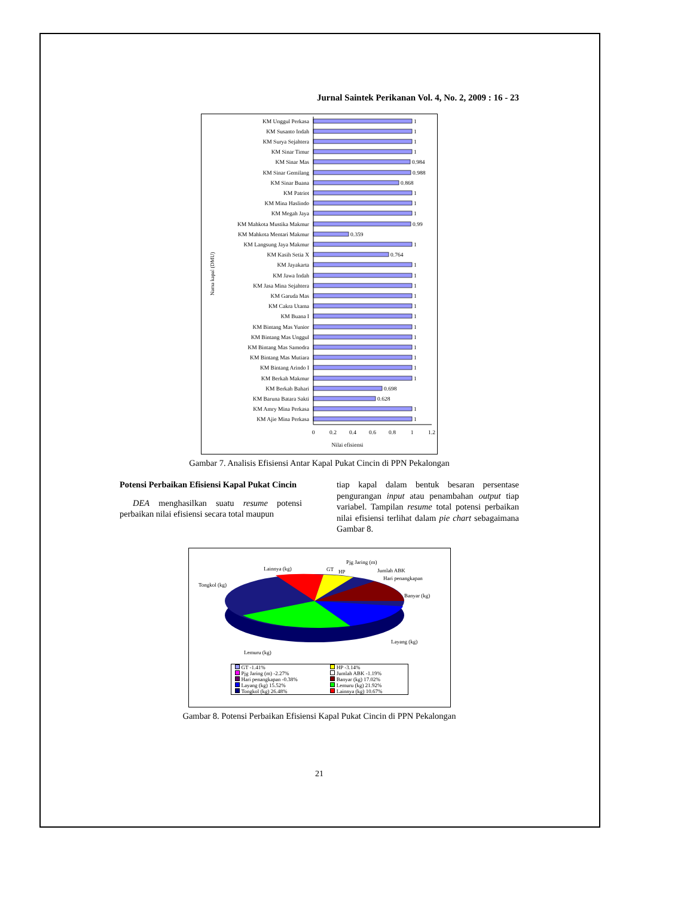Jurnal Saintek Perikanan Vol. 4, No. 2, 2009 : 16 - 23
KM Unggul Perkasa
KM Susanto Indah
KM Surya Sejahtera
KM Sinar Timur
KM Sinar Mas
KM Sinar Gemilang
KM Sinar Buana
KM Patriot
KM Mina Haslindo
KM Megah Jaya
KM Mahkota Mustika Makmur
KM Mahkota Mentari Makmur
KM Langsung Jaya Makmur
KM Kasih Setia X
KM Jayakarta
KM Jawa Indah
KM Jasa Mina Sejahtera
KM Garuda Mas
KM Cakra Utama
KM Buana I
KM Bintang Mas Yunior
KM Bintang Mas Unggul
KM Bintang Mas Samodra
KM Bintang Mas Mutiara
KM Bintang Arindo I
KM Berkah Makmur
KM Berkah Bahari
KM Baruna Batara Sakti
KM Amry Mina Perkasa
KM Ajie Mina Perkasa
1
1
1
1
0.984
0.988
0.868
1
1
1
0.99
0.359
1
0.764
1
1
1
1
1
1
1
1
1
1
1
1
0.698
0.628
1
1
0
0.2
0.4
0.6
0.8
1
1.2
Nilai efisiensi
Nama kapal (DMU)
Gambar 7. Analisis Efisiensi Antar Kapal Pukat Cincin di PPN Pekalongan
Potensi Perbaikan Efisiensi Kapal Pukat Cincin
DEA menghasilkan suatu resume potensi perbaikan nilai efisiensi secara total maupun
tiap kapal dalam bentuk besaran persentase pengurangan input atau penambahan output tiap variabel. Tampilan resume total potensi perbaikan nilai efisiensi terlihat dalam pie chart sebagaimana Gambar 8.
Lainnya (kg)
GT
HP
Pjg Jaring (m)
Jumlah ABK
Hari penangkapan
Tongkol (kg)
Banyar (kg)
Layang (kg)
Lemuru (kg)
| GT -1.41% | HP -3.14% |
| Pjg Jaring (m) -2.27% | Jumlah ABK -1.19% |
| Hari penangkapan -0.38% | Banyar (kg) 17.02% |
| Layang (kg) 15.52% | Lemuru (kg) 21.92% |
| Tongkol (kg) 26.48% | Lainnya (kg) 10.67% |
Gambar 8. Potensi Perbaikan Efisiensi Kapal Pukat Cincin di PPN Pekalongan
21